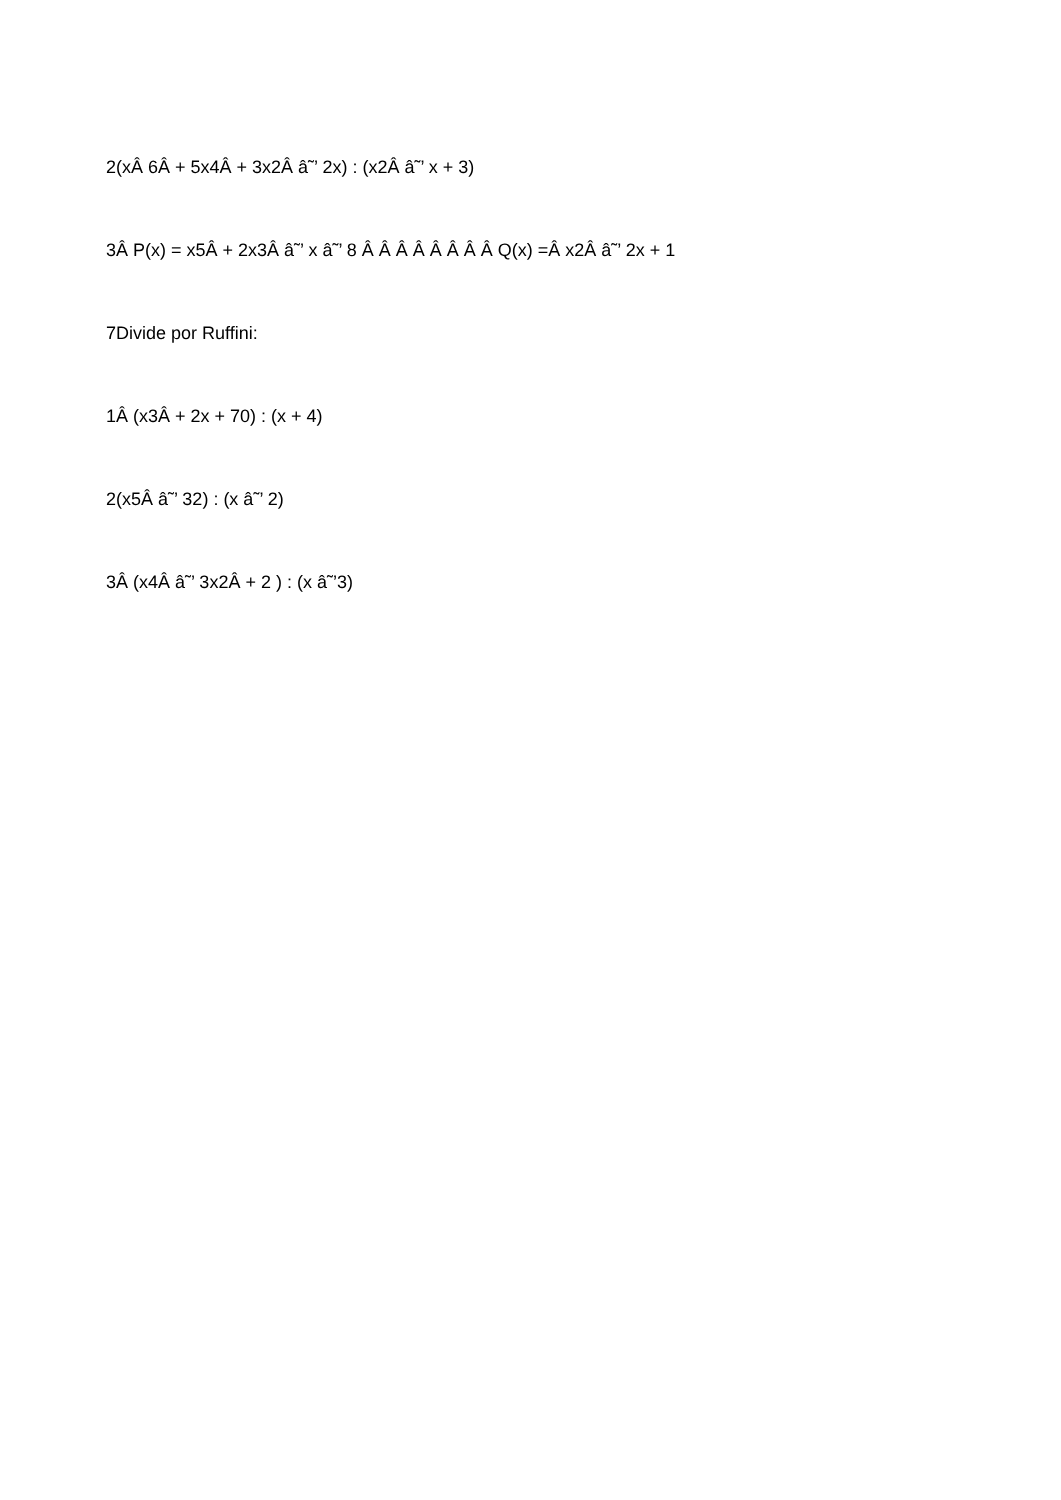2(xÂ 6Â + 5x4Â + 3x2Â â˜’ 2x) : (x2Â â˜’ x + 3)
3Â P(x) = x5Â + 2x3Â â˜’ x â˜’ 8 Â Â Â Â Â Â Â Â Q(x) =Â x2Â â˜’ 2x + 1
7Divide por Ruffini:
1Â (x3Â + 2x + 70) : (x + 4)
2(x5Â â˜’ 32) : (x â˜’ 2)
3Â (x4Â â˜’ 3x2Â + 2 ) : (x â˜’3)